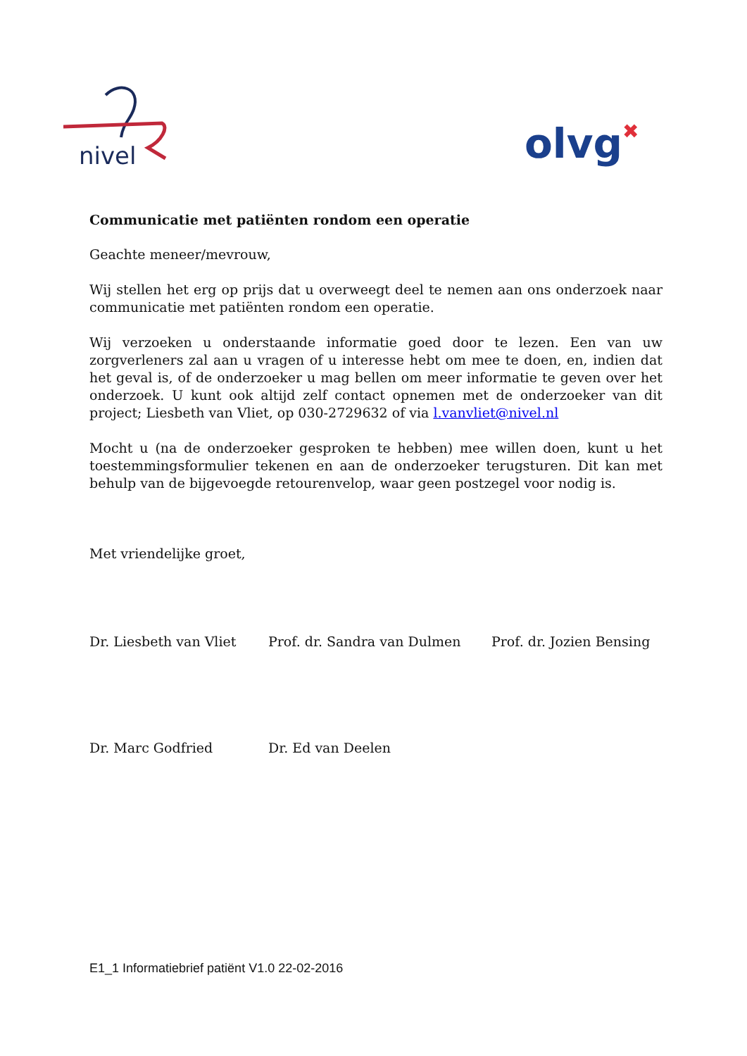nivel
olvg✖
Communicatie met patiënten rondom een operatie
Geachte meneer/mevrouw,
Wij stellen het erg op prijs dat u overweegt deel te nemen aan ons onderzoek naar communicatie met patiënten rondom een operatie.
Wij verzoeken u onderstaande informatie goed door te lezen. Een van uw zorgverleners zal aan u vragen of u interesse hebt om mee te doen, en, indien dat het geval is, of de onderzoeker u mag bellen om meer informatie te geven over het onderzoek. U kunt ook altijd zelf contact opnemen met de onderzoeker van dit project; Liesbeth van Vliet, op 030-2729632 of via l.vanvliet@nivel.nl
Mocht u (na de onderzoeker gesproken te hebben) mee willen doen, kunt u het toestemmingsformulier tekenen en aan de onderzoeker terugsturen. Dit kan met behulp van de bijgevoegde retourenvelop, waar geen postzegel voor nodig is.
Met vriendelijke groet,
Dr. Liesbeth van Vliet Prof. dr. Sandra van Dulmen Prof. dr. Jozien Bensing
Dr. Marc Godfried Dr. Ed van Deelen
E1_1 Informatiebrief patiënt V1.0 22-02-2016